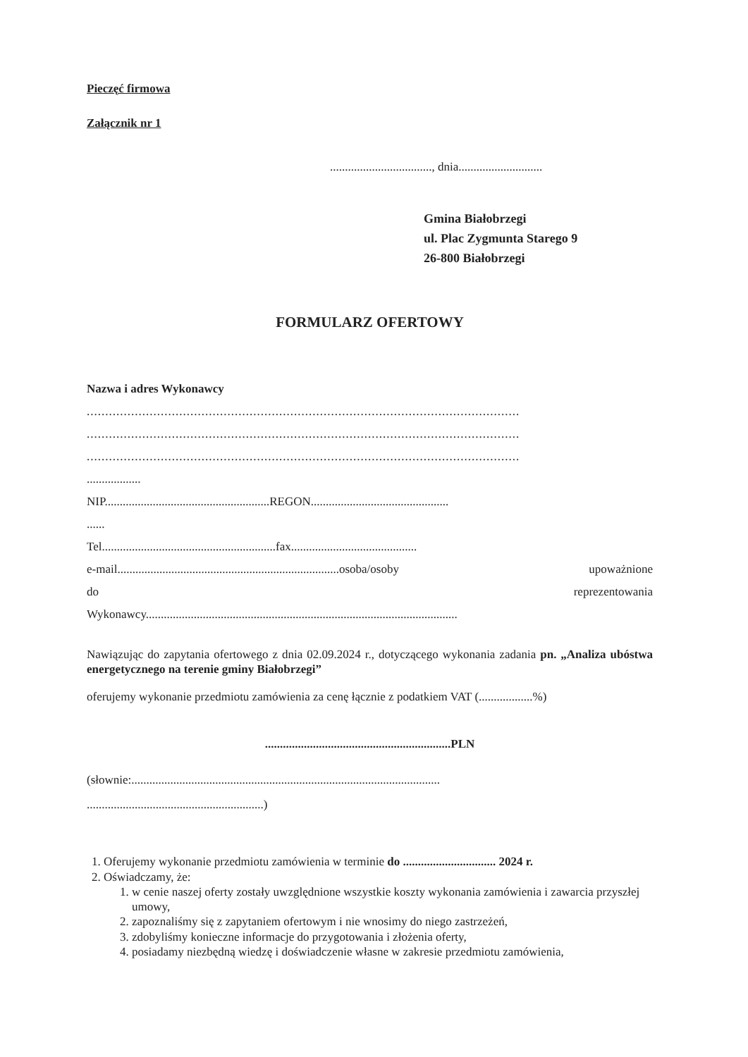Pieczęć firmowa
Załącznik nr 1
.................................., dnia............................
Gmina Białobrzegi
ul. Plac Zygmunta Starego 9
26-800 Białobrzegi
FORMULARZ OFERTOWY
Nazwa i adres Wykonawcy
.....................................................................................................................
.....................................................................................................................
.....................................................................................................................
..................
NIP.......................................................REGON..............................................
......
Tel..........................................................fax..........................................
e-mail..........................................................................osoba/osoby upoważnione
do reprezentowania
Wykonawcy........................................................................................................
Nawiązując do zapytania ofertowego z dnia 02.09.2024 r., dotyczącego wykonania zadania pn. „Analiza ubóstwa energetycznego na terenie gminy Białobrzegi”
oferujemy wykonanie przedmiotu zamówienia za cenę łącznie z podatkiem VAT (..................%)
..............................................................PLN
(słownie:.......................................................................................................
...........................................................)
1. Oferujemy wykonanie przedmiotu zamówienia w terminie do ............................... 2024 r.
2. Oświadczamy, że:
1. w cenie naszej oferty zostały uwzględnione wszystkie koszty wykonania zamówienia i zawarcia przyszłej umowy,
2. zapoznaliśmy się z zapytaniem ofertowym i nie wnosimy do niego zastrzeżeń,
3. zdobyliśmy konieczne informacje do przygotowania i złożenia oferty,
4. posiadamy niezbędną wiedzę i doświadczenie własne w zakresie przedmiotu zamówienia,